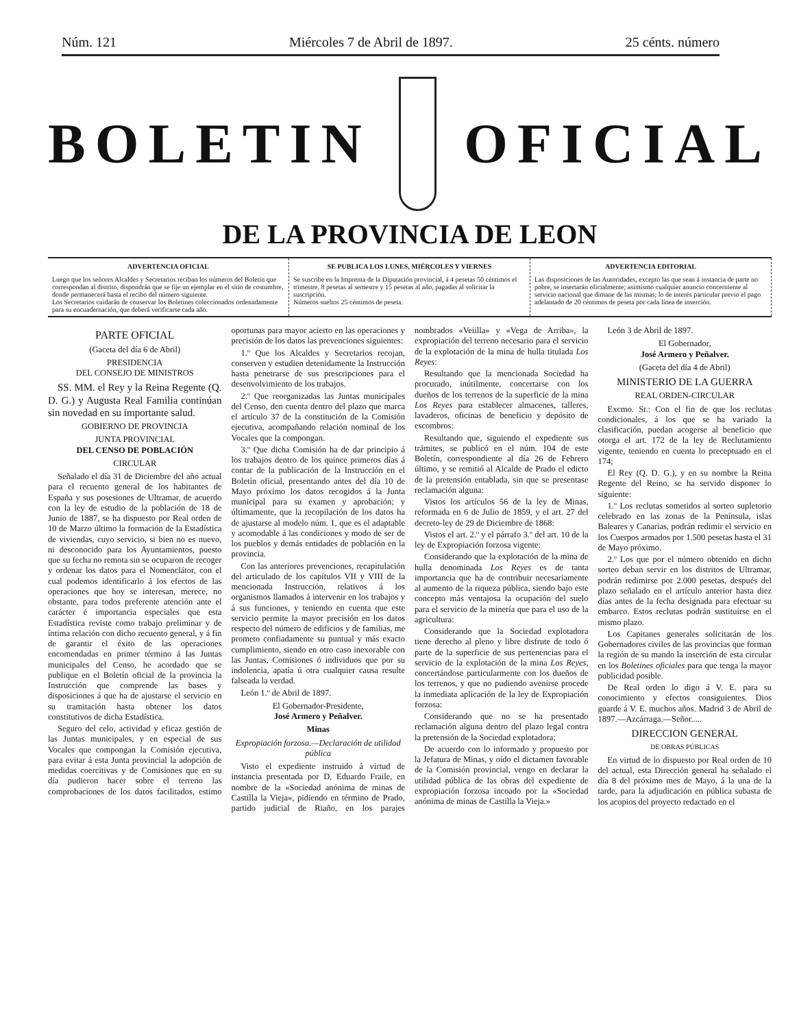Núm. 121 Miércoles 7 de Abril de 1897. 25 cénts. número
BOLETIN OFICIAL
DE LA PROVINCIA DE LEON
ADVERTENCIA OFICIAL
Luego que los señores Alcaldes y Secretarios reciban los números del Boletín que correspondan al distrito, dispondrán que se fije un ejemplar en el sitio de costumbre, donde permanecerá hasta el recibo del número siguiente.
Los Secretarios cuidarán de conservar los Boletines coleccionados ordenadamente para su encuadernación, que deberá verificarse cada año.
SE PUBLICA LOS LUNES, MIÉRCOLES Y VIERNES
Se suscribe en la Imprenta de la Diputación provincial, á 4 pesetas 50 céntimos el trimestre, 8 pesetas al semestre y 15 pesetas al año, pagadas al solicitar la suscripción.
Números sueltos 25 céntimos de peseta.
ADVERTENCIA EDITORIAL
Las disposiciones de las Autoridades, excepto las que sean á instancia de parte no pobre, se insertarán oficialmente; asimismo cualquier anuncio concerniente al servicio nacional que dimane de las mismas; lo de interés particular previo el pago adelantado de 20 céntimos de peseta por cada línea de inserción.
PARTE OFICIAL
(Gaceta del día 6 de Abril)
PRESIDENCIA
DEL CONSEJO DE MINISTROS
SS. MM. el Rey y la Reina Regente (Q. D. G.) y Augusta Real Familia continúan sin novedad en su importante salud.
GOBIERNO DE PROVINCIA
JUNTA PROVINCIAL
DEL CENSO DE POBLACIÓN
CIRCULAR
Señalado el día 31 de Diciembre del año actual para el recuento general de los habitantes de España y sus posesiones de Ultramar, de acuerdo con la ley de estudio de la población de 18 de Junio de 1887, se ha dispuesto por Real orden de 10 de Marzo último la formación de la Estadística de viviendas, cuyo servicio, si bien no es nuevo, ni desconocido para los Ayuntamientos, puesto que su fecha no remota sin se ocuparon de recoger y ordenar los datos para el Nomenclátor, con el cual podemos identificarlo á los efectos de las operaciones que hoy se interesan, merece, no obstante, para todos preferente atención ante el carácter é importancia especiales que esta Estadística reviste como trabajo preliminar y de íntima relación con dicho recuento general, y á fin de garantir el éxito de las operaciones encomendadas en primer término á las Juntas municipales del Censo, he acordado que se publique en el Boletín oficial de la provincia la Instrucción que comprende las bases y disposiciones á que ha de ajustarse el servicio en su tramitación hasta obtener los datos constitutivos de dicha Estadística.
Seguro del celo, actividad y eficaz gestión de las Juntas municipales, y en especial de sus Vocales que compongan la Comisión ejecutiva, para evitar á esta Junta provincial la adopción de medidas coercitivas y de Comisiones que en su día pudieron hacer sobre el terreno las comprobaciones de los datos facilitados, estimo oportunas para mayor acierto en las operaciones y precisión de los datos las prevenciones siguientes:
1.º Que los Alcaldes y Secretarios recojan, conserven y estudien detenidamente la Instrucción hasta penetrarse de sus prescripciones para el desenvolvimiento de los trabajos.
2.º Que reorganizadas las Juntas municipales del Censo, den cuenta dentro del plazo que marca el artículo 37 de la constitución de la Comisión ejecutiva, acompañando relación nominal de los Vocales que la compongan.
3.º Que dicha Comisión ha de dar principio á los trabajos dentro de los quince primeros días á contar de la publicación de la Instrucción en el Boletín oficial, presentando antes del día 10 de Mayo próximo los datos recogidos á la Junta municipal para su examen y aprobación; y últimamente, que la recopilación de los datos ha de ajustarse al modelo núm. 1, que es el adaptable y acomodable á las condiciones y modo de ser de los pueblos y demás entidades de población en la provincia.
Con las anteriores prevenciones, recapitulación del articulado de los capítulos VII y VIII de la mencionada Instrucción, relativos á los organismos llamados á intervenir en los trabajos y á sus funciones, y teniendo en cuenta que este servicio permite la mayor precisión en los datos respecto del número de edificios y de familias, me prometo confiadamente su puntual y más exacto cumplimiento, siendo en otro caso inexorable con las Juntas, Comisiones ó individuos que por su indolencia, apatía ú otra cualquier causa resulte falseada la verdad.
León 1.º de Abril de 1897.
El Gobernador-Presidente,
José Armero y Peñalver.
Minas
Expropiación forzosa.—Declaración de utilidad pública
Visto el expediente instruido á virtud de instancia presentada por D. Eduardo Fraile, en nombre de la «Sociedad anónima de minas de Castilla la Vieja», pidiendo en término de Prado, partido judicial de Riaño, en los parajes nombrados «Veiilla» y «Vega de Arriba», la expropiación del terreno necesario para el servicio de la explotación de la mina de hulla titulada Los Reyes:
Resultando que la mencionada Sociedad ha procurado, inútilmente, concertarse con los dueños de los terrenos de la superficie de la mina Los Reyes para establecer almacenes, talleres, lavaderos, oficinas de beneficio y depósito de escombros:
Resultando que, siguiendo el expediente sus trámites, se publicó en el núm. 104 de este Boletín, correspondiente al día 26 de Febrero último, y se remitió al Alcalde de Prado el edicto de la pretensión entablada, sin que se presentase reclamación alguna:
Vistos los artículos 56 de la ley de Minas, reformada en 6 de Julio de 1859, y el art. 27 del decreto-ley de 29 de Diciembre de 1868:
Vistos el art. 2.º y el párrafo 3.º del art. 10 de la ley de Expropiación forzosa vigente:
Considerando que la explotación de la mina de hulla denominada Los Reyes es de tanta importancia que ha de contribuir necesariamente al aumento de la riqueza pública, siendo bajo este concepto más ventajosa la ocupación del suelo para el servicio de la minería que para el uso de la agricultura:
Considerando que la Sociedad explotadora tiene derecho al pleno y libre disfrute de todo ó parte de la superficie de sus pertenencias para el servicio de la explotación de la mina Los Reyes, concertándose particularmente con los dueños de los terrenos, y que no pudiendo avenirse procede la inmediata aplicación de la ley de Expropiación forzosa:
Considerando que no se ha presentado reclamación alguna dentro del plazo legal contra la pretensión de la Sociedad explotadora;
De acuerdo con lo informado y propuesto por la Jefatura de Minas, y oído el dictamen favorable de la Comisión provincial, vengo en declarar la utilidad pública de las obras del expediente de expropiación forzosa incoado por la «Sociedad anónima de minas de Castilla la Vieja.»
León 3 de Abril de 1897.
El Gobernador,
José Armero y Peñalver.
(Gaceta del día 4 de Abril)
MINISTERIO DE LA GUERRA
REAL ORDEN-CIRCULAR
Excmo. Sr.: Con el fin de que los reclutas condicionales, á los que se ha variado la clasificación, puedan acogerse al beneficio que otorga el art. 172 de la ley de Reclutamiento vigente, teniendo en cuenta lo preceptuado en el 174;
El Rey (Q. D. G.), y en su nombre la Reina Regente del Reino, se ha servido disponer lo siguiente:
1.º Los reclutas sometidos al sorteo supletorio celebrado en las zonas de la Península, islas Baleares y Canarias, podrán redimir el servicio en los Cuerpos armados por 1.500 pesetas hasta el 31 de Mayo próximo.
2.º Los que por el número obtenido en dicho sorteo deban servir en los distritos de Ultramar, podrán redimirse por 2.000 pesetas, después del plazo señalado en el artículo anterior hasta diez días antes de la fecha designada para efectuar su embarco. Estos reclutas podrán sustituirse en el mismo plazo.
Los Capitanes generales solicitarán de los Gobernadores civiles de las provincias que forman la región de su mando la inserción de esta circular en los Boletines oficiales para que tenga la mayor publicidad posible.
De Real orden lo digo á V. E. para su conocimiento y efectos consiguientes. Dios guarde á V. E. muchos años. Madrid 3 de Abril de 1897.—Azcárraga.—Señor.....
DIRECCION GENERAL
DE OBRAS PÚBLICAS
En virtud de lo dispuesto por Real orden de 10 del actual, esta Dirección general ha señalado el día 8 del próximo mes de Mayo, á la una de la tarde, para la adjudicación en pública subasta de los acopios del proyecto redactado en el